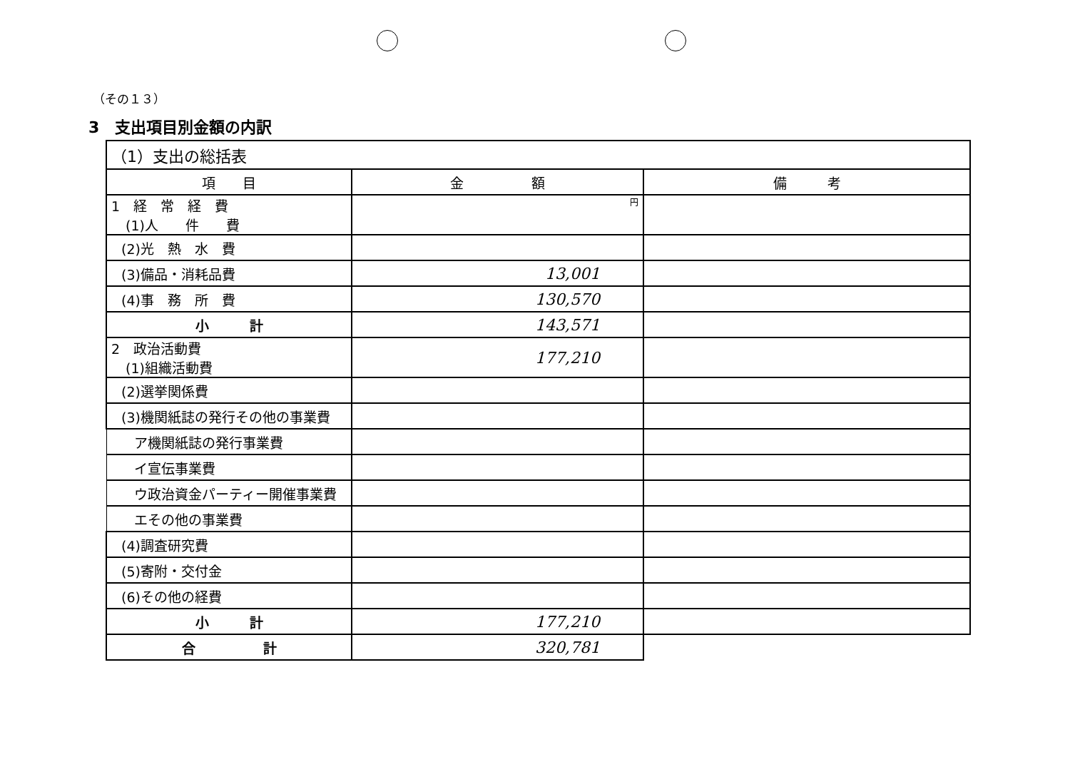（その１３）
3　支出項目別金額の内訳
| （1）支出の総括表 | | |
| 項 目 | 金 額 | 備 考 |
| 1 経 常 経 費 (1)人 件 費 | 円 | |
| (2)光 熱 水 費 | | |
| (3)備品・消耗品費 | 13,001 | |
| (4)事 務 所 費 | 130,570 | |
| 小 計 | 143,571 | |
| 2 政治活動費 (1)組織活動費 | 177,210 | |
| (2)選挙関係費 | | |
| (3)機関紙誌の発行その他の事業費 | | |
| ア機関紙誌の発行事業費 | | |
| イ宣伝事業費 | | |
| ウ政治資金パーティー開催事業費 | | |
| エその他の事業費 | | |
| (4)調査研究費 | | |
| (5)寄附・交付金 | | |
| (6)その他の経費 | | |
| 小 計 | 177,210 | |
| 合 計 | 320,781 | |